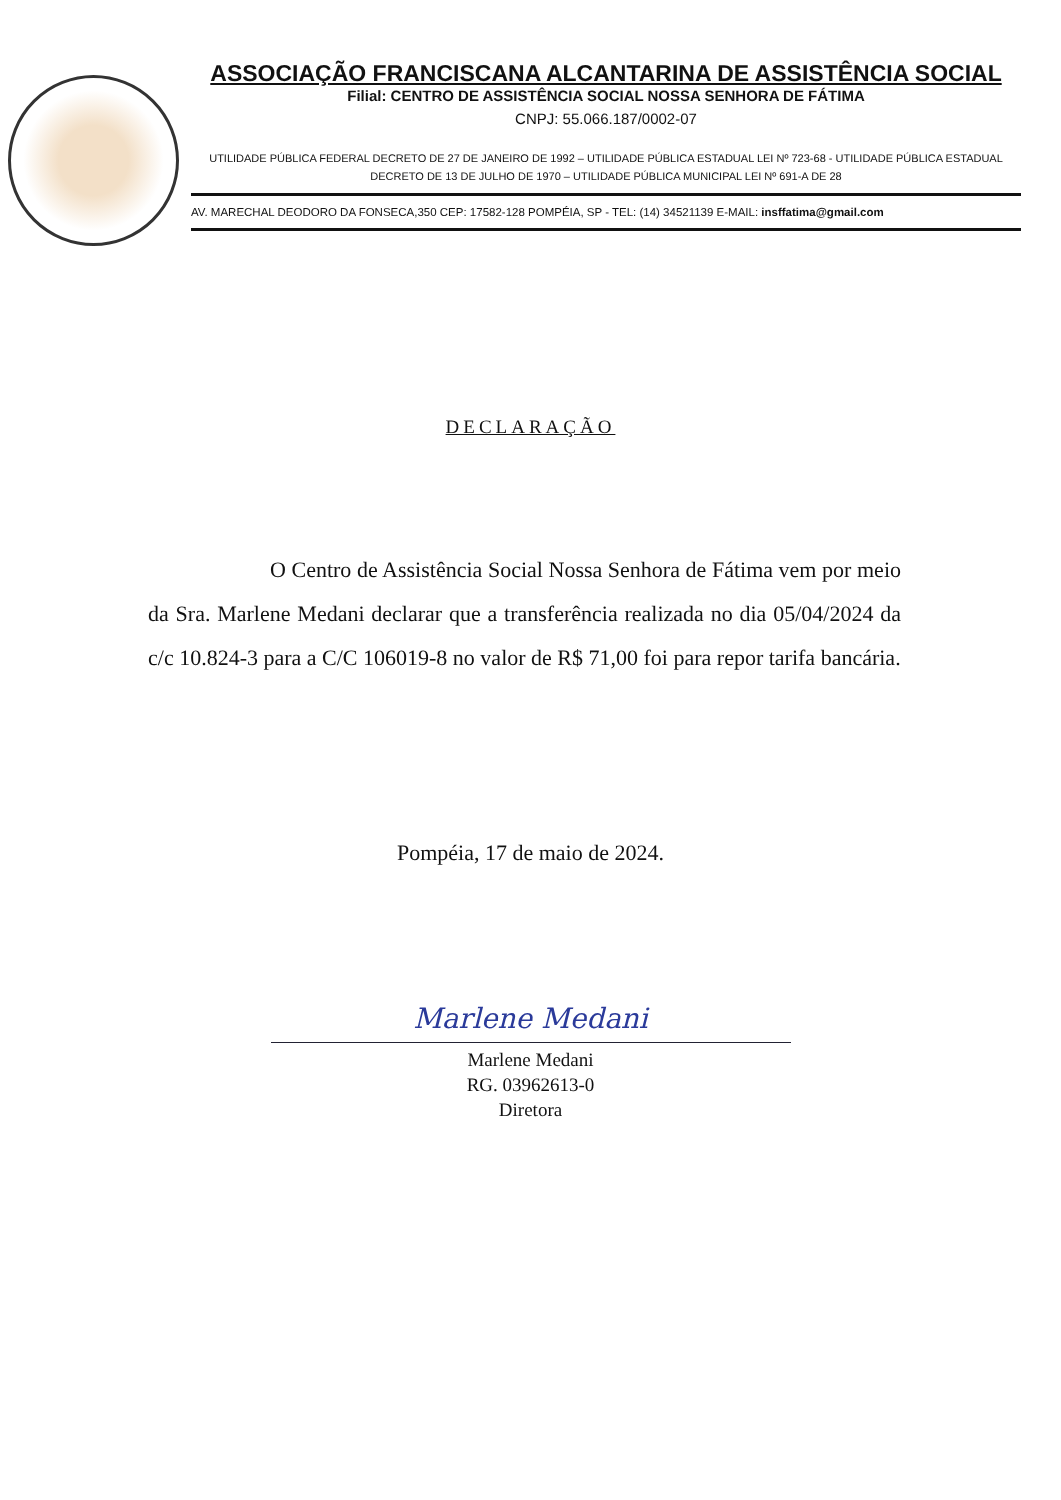ASSOCIAÇÃO FRANCISCANA ALCANTARINA DE ASSISTÊNCIA SOCIAL
Filial: CENTRO DE ASSISTÊNCIA SOCIAL NOSSA SENHORA DE FÁTIMA
CNPJ: 55.066.187/0002-07
UTILIDADE PÚBLICA FEDERAL DECRETO DE 27 DE JANEIRO DE 1992 – UTILIDADE PÚBLICA ESTADUAL LEI Nº 723-68 - UTILIDADE PÚBLICA ESTADUAL DECRETO DE 13 DE JULHO DE 1970 – UTILIDADE PÚBLICA MUNICIPAL LEI Nº 691-A DE 28
AV. MARECHAL DEODORO DA FONSECA,350 CEP: 17582-128 POMPÉIA, SP - TEL: (14) 34521139 E-MAIL: insffatima@gmail.com
DECLARAÇÃO
O Centro de Assistência Social Nossa Senhora de Fátima vem por meio da Sra. Marlene Medani declarar que a transferência realizada no dia 05/04/2024 da c/c 10.824-3 para a C/C 106019-8 no valor de R$ 71,00 foi para repor tarifa bancária.
Pompéia, 17 de maio de 2024.
Marlene Medani
Marlene Medani
RG. 03962613-0
Diretora